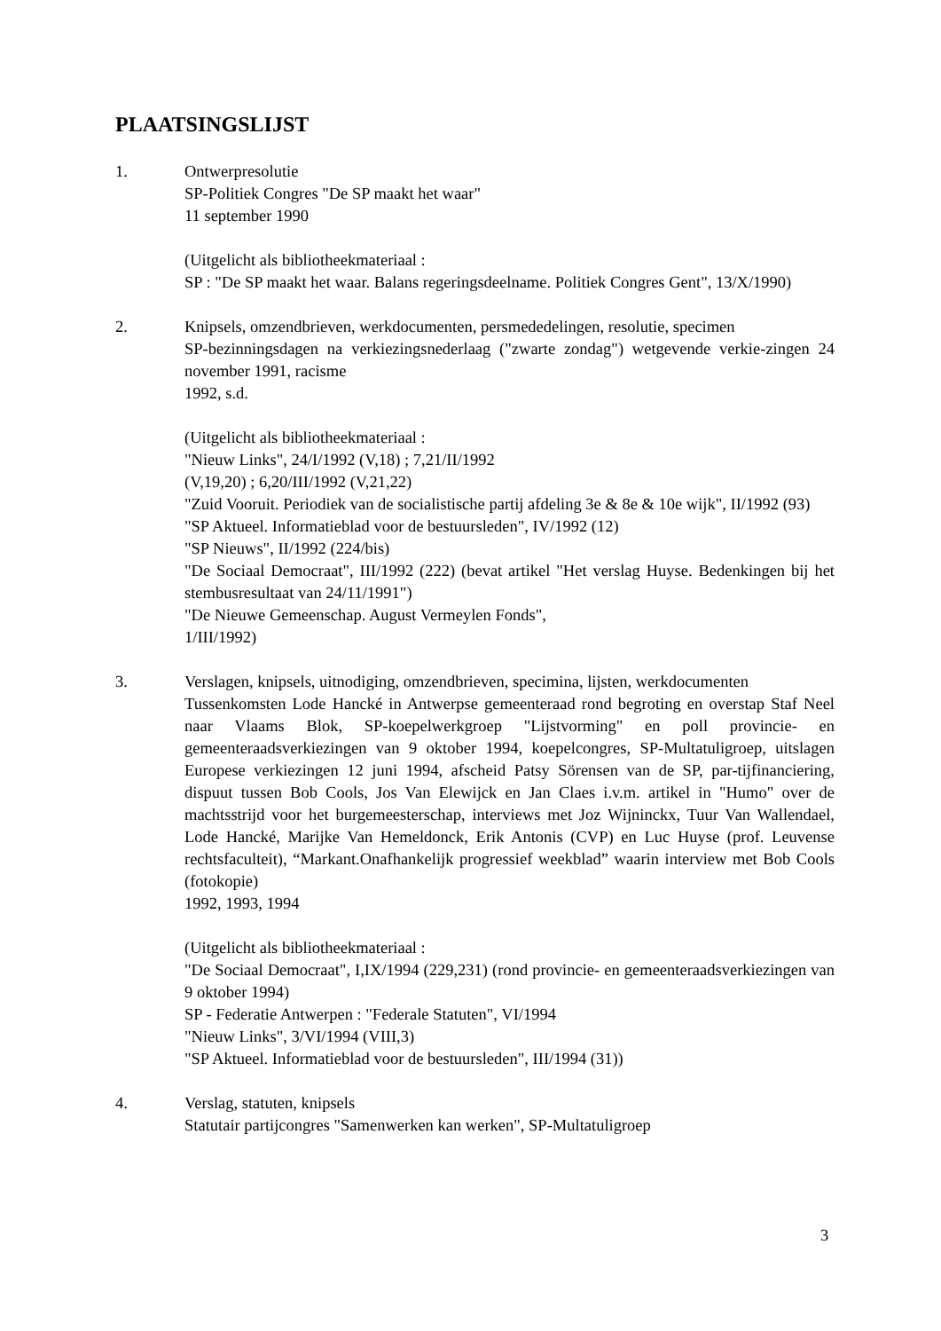PLAATSINGSLIJST
1. Ontwerpresolutie
SP-Politiek Congres "De SP maakt het waar"
11 september 1990
(Uitgelicht als bibliotheekmateriaal :
SP : "De SP maakt het waar. Balans regeringsdeelname. Politiek Congres Gent", 13/X/1990)
2. Knipsels, omzendbrieven, werkdocumenten, persmededelingen, resolutie, specimen
SP-bezinningsdagen na verkiezingsnederlaag ("zwarte zondag") wetgevende verkie-zingen 24 november 1991, racisme
1992, s.d.
(Uitgelicht als bibliotheekmateriaal :
"Nieuw Links", 24/I/1992 (V,18) ; 7,21/II/1992
(V,19,20) ; 6,20/III/1992 (V,21,22)
"Zuid Vooruit. Periodiek van de socialistische partij afdeling 3e & 8e & 10e wijk", II/1992 (93)
"SP Aktueel. Informatieblad voor de bestuursleden", IV/1992 (12)
"SP Nieuws", II/1992 (224/bis)
"De Sociaal Democraat", III/1992 (222) (bevat artikel "Het verslag Huyse. Bedenkingen bij het stembusresultaat van 24/11/1991")
"De Nieuwe Gemeenschap. August Vermeylen Fonds",
1/III/1992)
3. Verslagen, knipsels, uitnodiging, omzendbrieven, specimina, lijsten, werkdocumenten
Tussenkomsten Lode Hancké in Antwerpse gemeenteraad rond begroting en overstap Staf Neel naar Vlaams Blok, SP-koepelwerkgroep "Lijstvorming" en poll provincie- en gemeenteraadsverkiezingen van 9 oktober 1994, koepelcongres, SP-Multatuligroep, uitslagen Europese verkiezingen 12 juni 1994, afscheid Patsy Sörensen van de SP, par-tijfinanciering, dispuut tussen Bob Cools, Jos Van Elewijck en Jan Claes i.v.m. artikel in "Humo" over de machtsstrijd voor het burgemeesterschap, interviews met Joz Wijninckx, Tuur Van Wallendael, Lode Hancké, Marijke Van Hemeldonck, Erik Antonis (CVP) en Luc Huyse (prof. Leuvense rechtsfaculteit), “Markant.Onafhankelijk progressief weekblad” waarin interview met Bob Cools (fotokopie)
1992, 1993, 1994
(Uitgelicht als bibliotheekmateriaal :
"De Sociaal Democraat", I,IX/1994 (229,231) (rond provincie- en gemeenteraadsverkiezingen van 9 oktober 1994)
SP - Federatie Antwerpen : "Federale Statuten", VI/1994
"Nieuw Links", 3/VI/1994 (VIII,3)
"SP Aktueel. Informatieblad voor de bestuursleden", III/1994 (31))
4. Verslag, statuten, knipsels
Statutair partijcongres "Samenwerken kan werken", SP-Multatuligroep
3